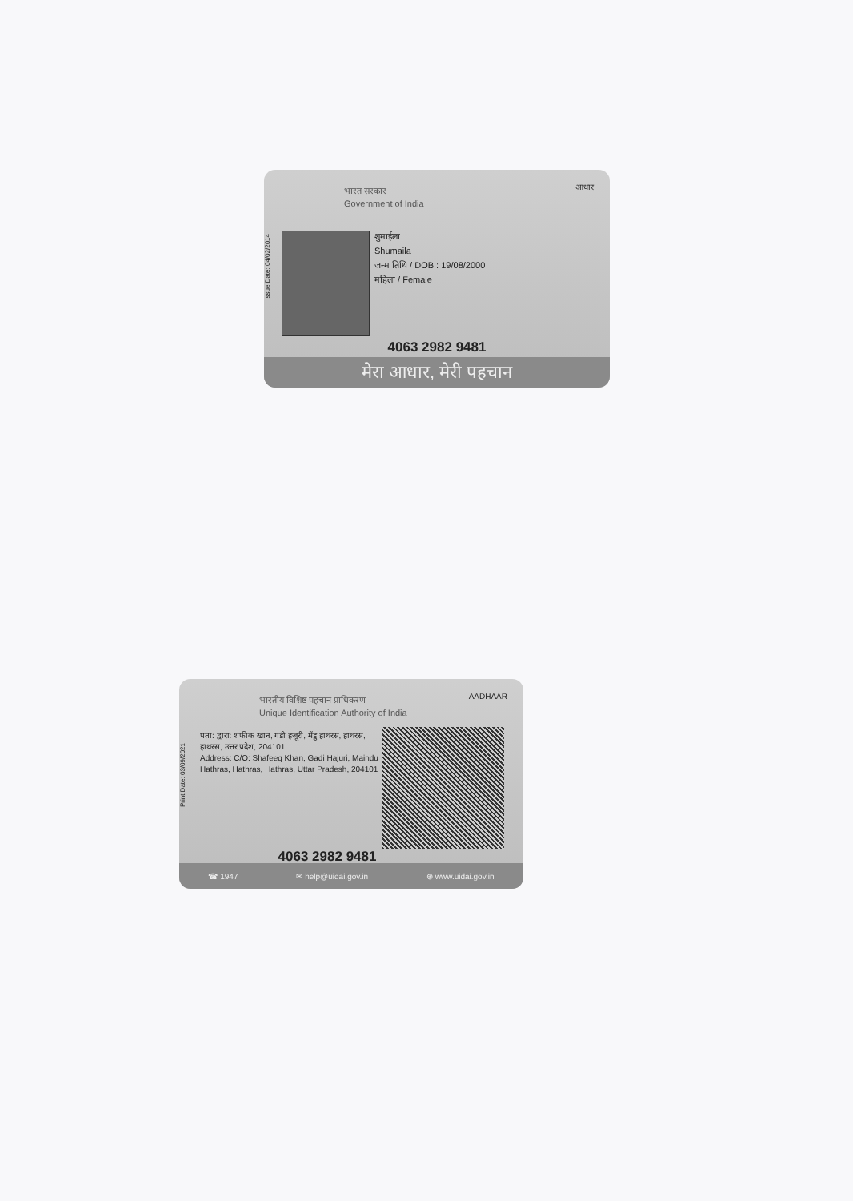भारत सरकार
Government of India
आधार
Issue Date: 04/02/2014
शुमाईला
Shumaila
जन्म तिथि / DOB : 19/08/2000
महिला / Female
4063 2982 9481
मेरा आधार, मेरी पहचान
भारतीय विशिष्ट पहचान प्राधिकरण
Unique Identification Authority of India
AADHAAR
Print Date: 03/09/2021
पता: द्वारा: शफीक खान, गडी हजूरी, मेंडु हाथरस, हाथरस, हाथरस, उत्तर प्रदेश, 204101
Address: C/O: Shafeeq Khan, Gadi Hajuri, Maindu Hathras, Hathras, Hathras, Uttar Pradesh, 204101
4063 2982 9481
☎ 1947 ✉ help@uidai.gov.in ⊕ www.uidai.gov.in